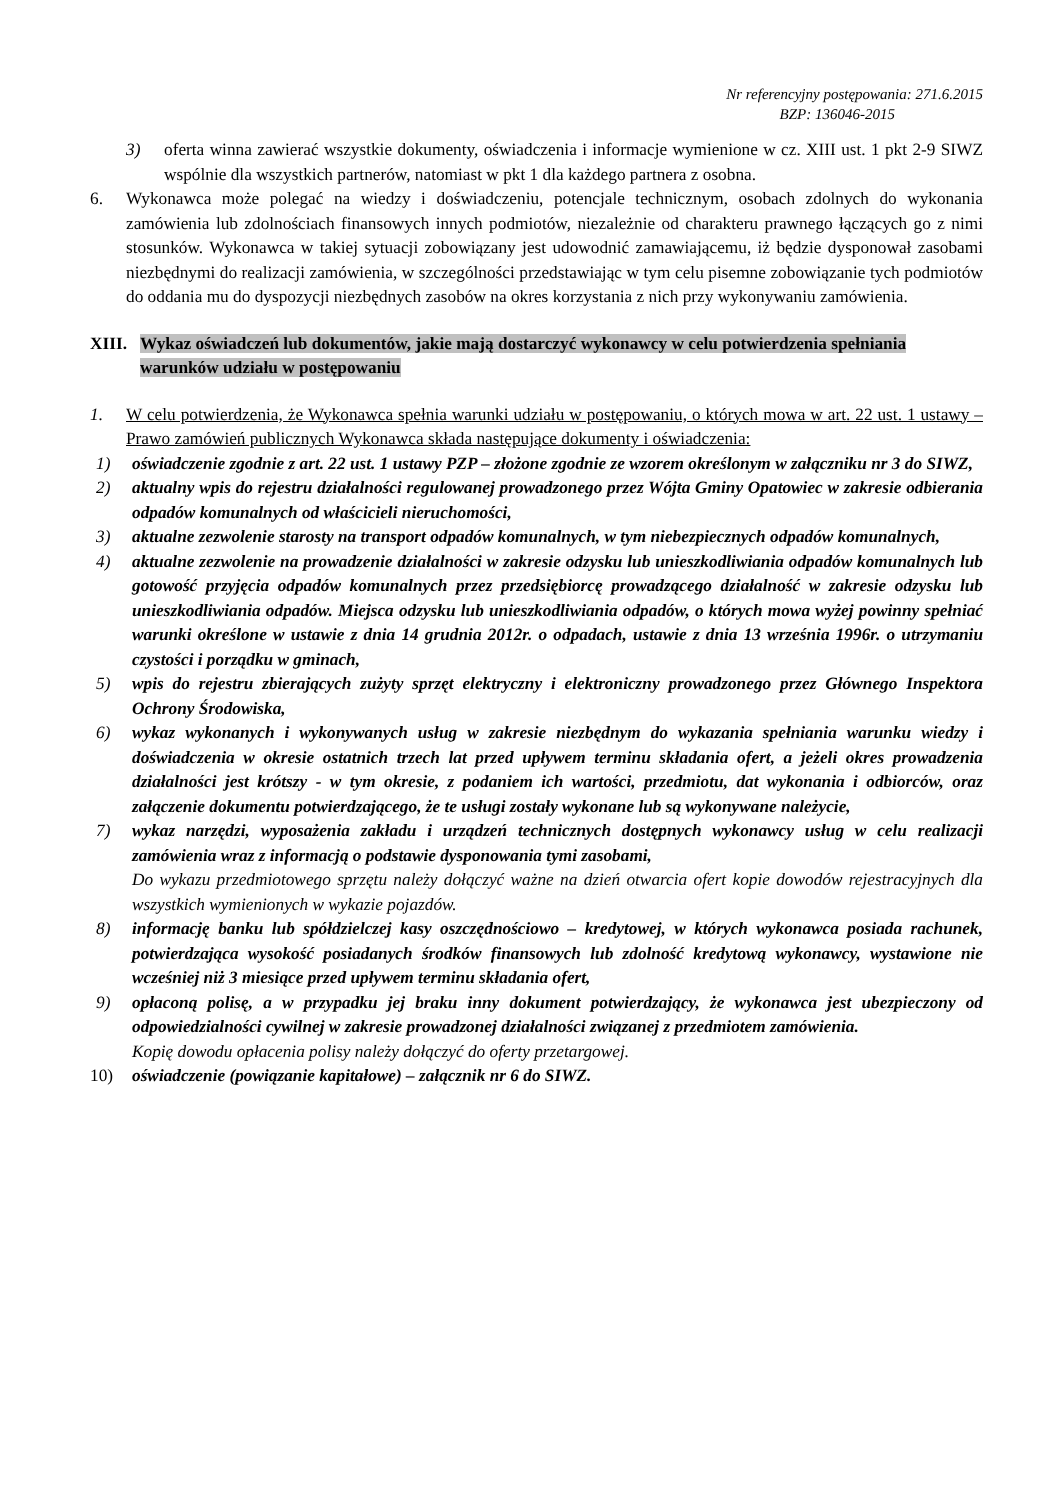Nr referencyjny postępowania: 271.6.2015
BZP: 136046-2015
3) oferta winna zawierać wszystkie dokumenty, oświadczenia i informacje wymienione w cz. XIII ust. 1 pkt 2-9 SIWZ wspólnie dla wszystkich partnerów, natomiast w pkt 1 dla każdego partnera z osobna.
6. Wykonawca może polegać na wiedzy i doświadczeniu, potencjale technicznym, osobach zdolnych do wykonania zamówienia lub zdolnościach finansowych innych podmiotów, niezależnie od charakteru prawnego łączących go z nimi stosunków. Wykonawca w takiej sytuacji zobowiązany jest udowodnić zamawiającemu, iż będzie dysponował zasobami niezbędnymi do realizacji zamówienia, w szczególności przedstawiając w tym celu pisemne zobowiązanie tych podmiotów do oddania mu do dyspozycji niezbędnych zasobów na okres korzystania z nich przy wykonywaniu zamówienia.
XIII.
Wykaz oświadczeń lub dokumentów, jakie mają dostarczyć wykonawcy w celu potwierdzenia spełniania warunków udziału w postępowaniu
1. W celu potwierdzenia, że Wykonawca spełnia warunki udziału w postępowaniu, o których mowa w art. 22 ust. 1 ustawy – Prawo zamówień publicznych Wykonawca składa następujące dokumenty i oświadczenia:
1) oświadczenie zgodnie z art. 22 ust. 1 ustawy PZP – złożone zgodnie ze wzorem określonym w załączniku nr 3 do SIWZ,
2) aktualny wpis do rejestru działalności regulowanej prowadzonego przez Wójta Gminy Opatowiec w zakresie odbierania odpadów komunalnych od właścicieli nieruchomości,
3) aktualne zezwolenie starosty na transport odpadów komunalnych, w tym niebezpiecznych odpadów komunalnych,
4) aktualne zezwolenie na prowadzenie działalności w zakresie odzysku lub unieszkodliwiania odpadów komunalnych lub gotowość przyjęcia odpadów komunalnych przez przedsiębiorcę prowadzącego działalność w zakresie odzysku lub unieszkodliwiania odpadów. Miejsca odzysku lub unieszkodliwiania odpadów, o których mowa wyżej powinny spełniać warunki określone w ustawie z dnia 14 grudnia 2012r. o odpadach, ustawie z dnia 13 września 1996r. o utrzymaniu czystości i porządku w gminach,
5) wpis do rejestru zbierających zużyty sprzęt elektryczny i elektroniczny prowadzonego przez Głównego Inspektora Ochrony Środowiska,
6) wykaz wykonanych i wykonywanych usług w zakresie niezbędnym do wykazania spełniania warunku wiedzy i doświadczenia w okresie ostatnich trzech lat przed upływem terminu składania ofert, a jeżeli okres prowadzenia działalności jest krótszy - w tym okresie, z podaniem ich wartości, przedmiotu, dat wykonania i odbiorców, oraz załączenie dokumentu potwierdzającego, że te usługi zostały wykonane lub są wykonywane należycie,
7) wykaz narzędzi, wyposażenia zakładu i urządzeń technicznych dostępnych wykonawcy usług w celu realizacji zamówienia wraz z informacją o podstawie dysponowania tymi zasobami,
Do wykazu przedmiotowego sprzętu należy dołączyć ważne na dzień otwarcia ofert kopie dowodów rejestracyjnych dla wszystkich wymienionych w wykazie pojazdów.
8) informację banku lub spółdzielczej kasy oszczędnościowo – kredytowej, w których wykonawca posiada rachunek, potwierdzająca wysokość posiadanych środków finansowych lub zdolność kredytową wykonawcy, wystawione nie wcześniej niż 3 miesiące przed upływem terminu składania ofert,
9) opłaconą polisę, a w przypadku jej braku inny dokument potwierdzający, że wykonawca jest ubezpieczony od odpowiedzialności cywilnej w zakresie prowadzonej działalności związanej z przedmiotem zamówienia.
Kopię dowodu opłacenia polisy należy dołączyć do oferty przetargowej.
10) oświadczenie (powiązanie kapitałowe) – załącznik nr 6 do SIWZ.